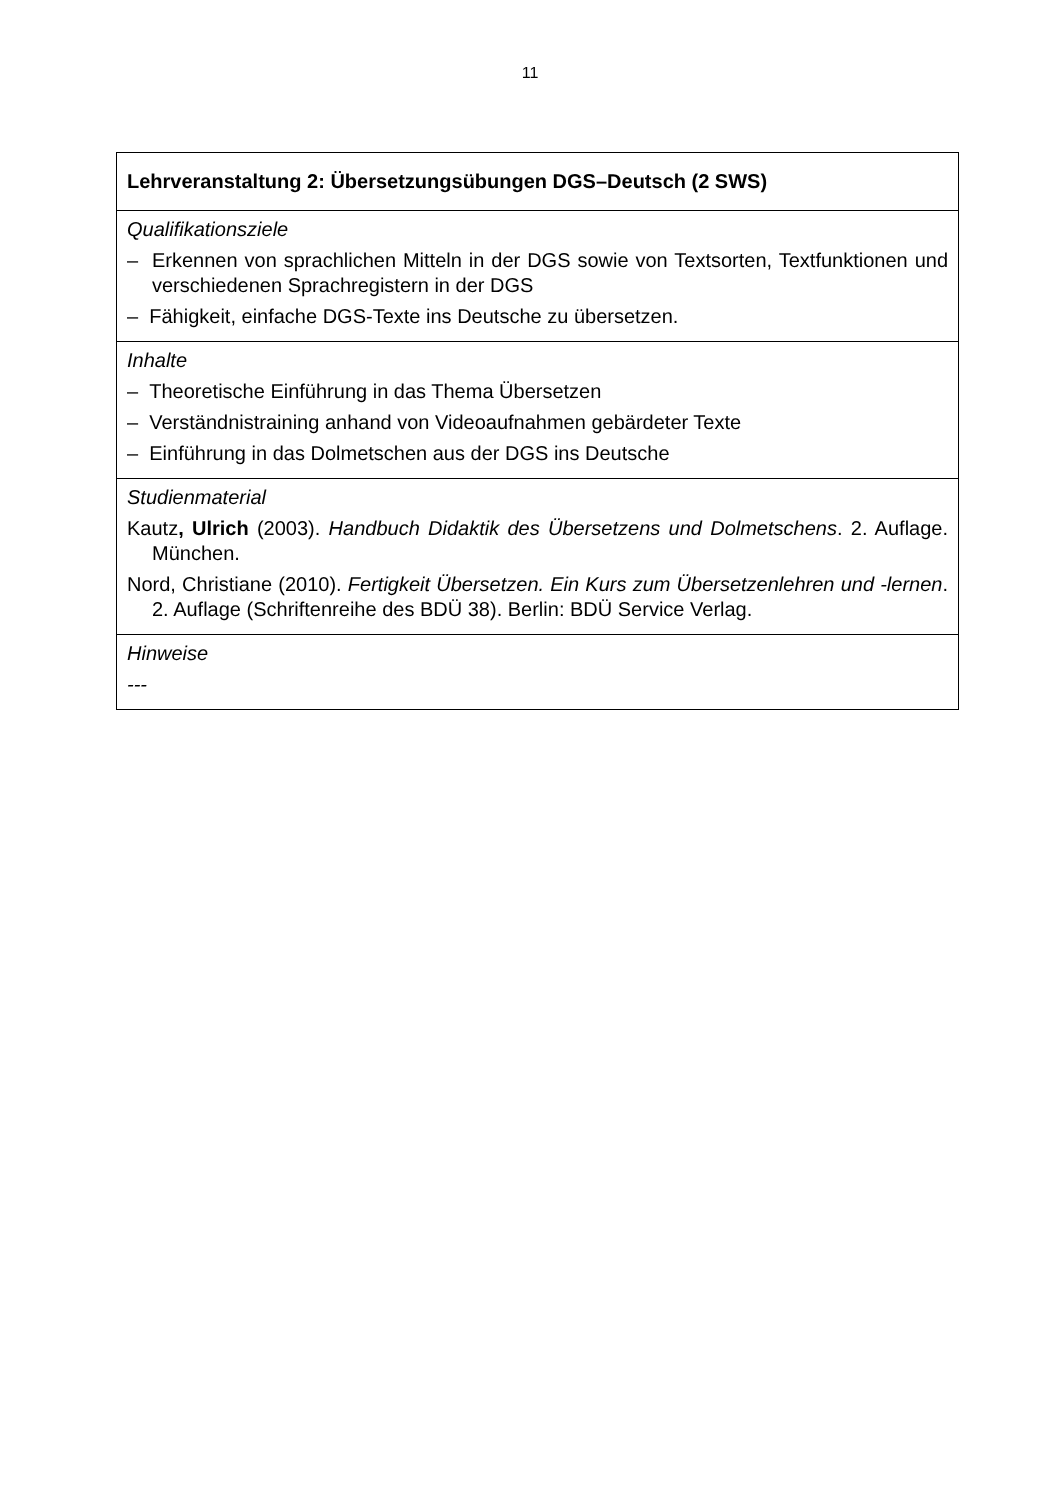11
| Lehrveranstaltung 2: Übersetzungsübungen DGS–Deutsch (2 SWS) |
| Qualifikationsziele – Erkennen von sprachlichen Mitteln in der DGS sowie von Textsorten, Textfunktionen und verschiedenen Sprachregistern in der DGS – Fähigkeit, einfache DGS-Texte ins Deutsche zu übersetzen. |
| Inhalte – Theoretische Einführung in das Thema Übersetzen – Verständnistraining anhand von Videoaufnahmen gebärdeter Texte – Einführung in das Dolmetschen aus der DGS ins Deutsche |
| Studienmaterial Kautz , Ulrich (2003). Handbuch Didaktik des Übersetzens und Dolmetschens . 2. Auflage. München. Nord, Christiane (2010). Fertigkeit Übersetzen. Ein Kurs zum Übersetzenlehren und -lernen . 2. Auflage (Schriftenreihe des BDÜ 38). Berlin: BDÜ Service Verlag. |
| Hinweise --- |